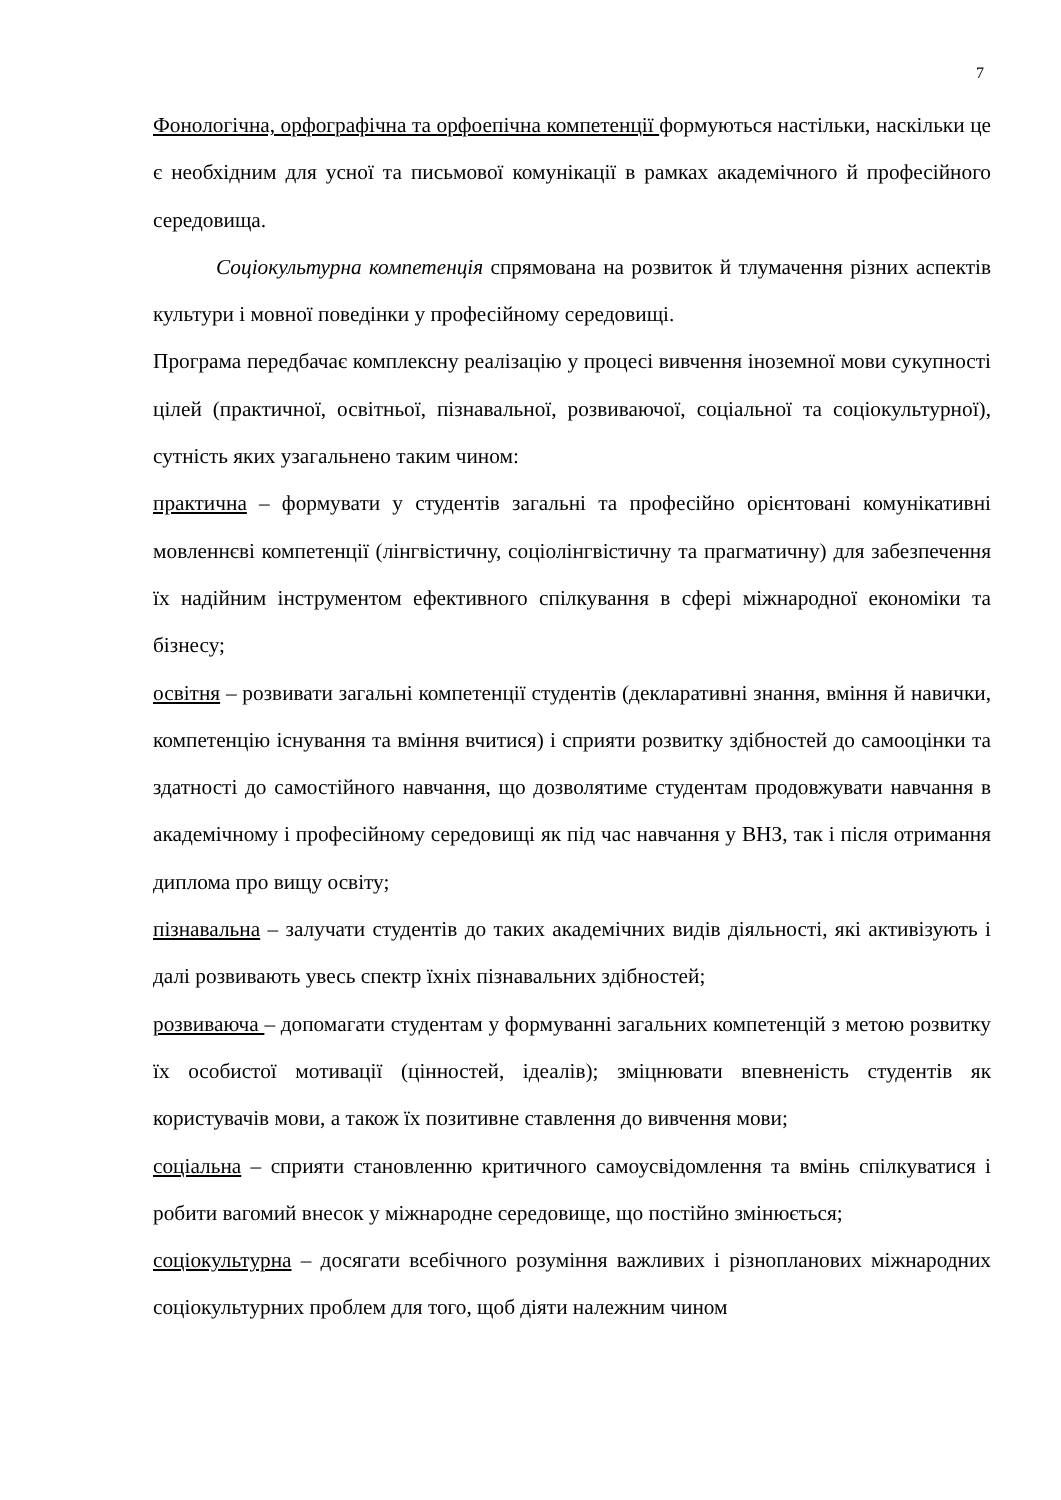7
Фонологічна, орфографічна та орфоепічна компетенції формуються настільки, наскільки це є необхідним для усної та письмової комунікації в рамках академічного й професійного середовища.
Соціокультурна компетенція спрямована на розвиток й тлумачення різних аспектів культури і мовної поведінки у професійному середовищі.
Програма передбачає комплексну реалізацію у процесі вивчення іноземної мови сукупності цілей (практичної, освітньої, пізнавальної, розвиваючої, соціальної та соціокультурної), сутність яких узагальнено таким чином:
практична – формувати у студентів загальні та професійно орієнтовані комунікативні мовленнєві компетенції (лінгвістичну, соціолінгвістичну та прагматичну) для забезпечення їх надійним інструментом ефективного спілкування в сфері міжнародної економіки та бізнесу;
освітня – розвивати загальні компетенції студентів (декларативні знання, вміння й навички, компетенцію існування та вміння вчитися) і сприяти розвитку здібностей до самооцінки та здатності до самостійного навчання, що дозволятиме студентам продовжувати навчання в академічному і професійному середовищі як під час навчання у ВНЗ, так і після отримання диплома про вищу освіту;
пізнавальна – залучати студентів до таких академічних видів діяльності, які активізують і далі розвивають увесь спектр їхніх пізнавальних здібностей;
розвиваюча – допомагати студентам у формуванні загальних компетенцій з метою розвитку їх особистої мотивації (цінностей, ідеалів); зміцнювати впевненість студентів як користувачів мови, а також їх позитивне ставлення до вивчення мови;
соціальна – сприяти становленню критичного самоусвідомлення та вмінь спілкуватися і робити вагомий внесок у міжнародне середовище, що постійно змінюється;
соціокультурна – досягати всебічного розуміння важливих і різнопланових міжнародних соціокультурних проблем для того, щоб діяти належним чином